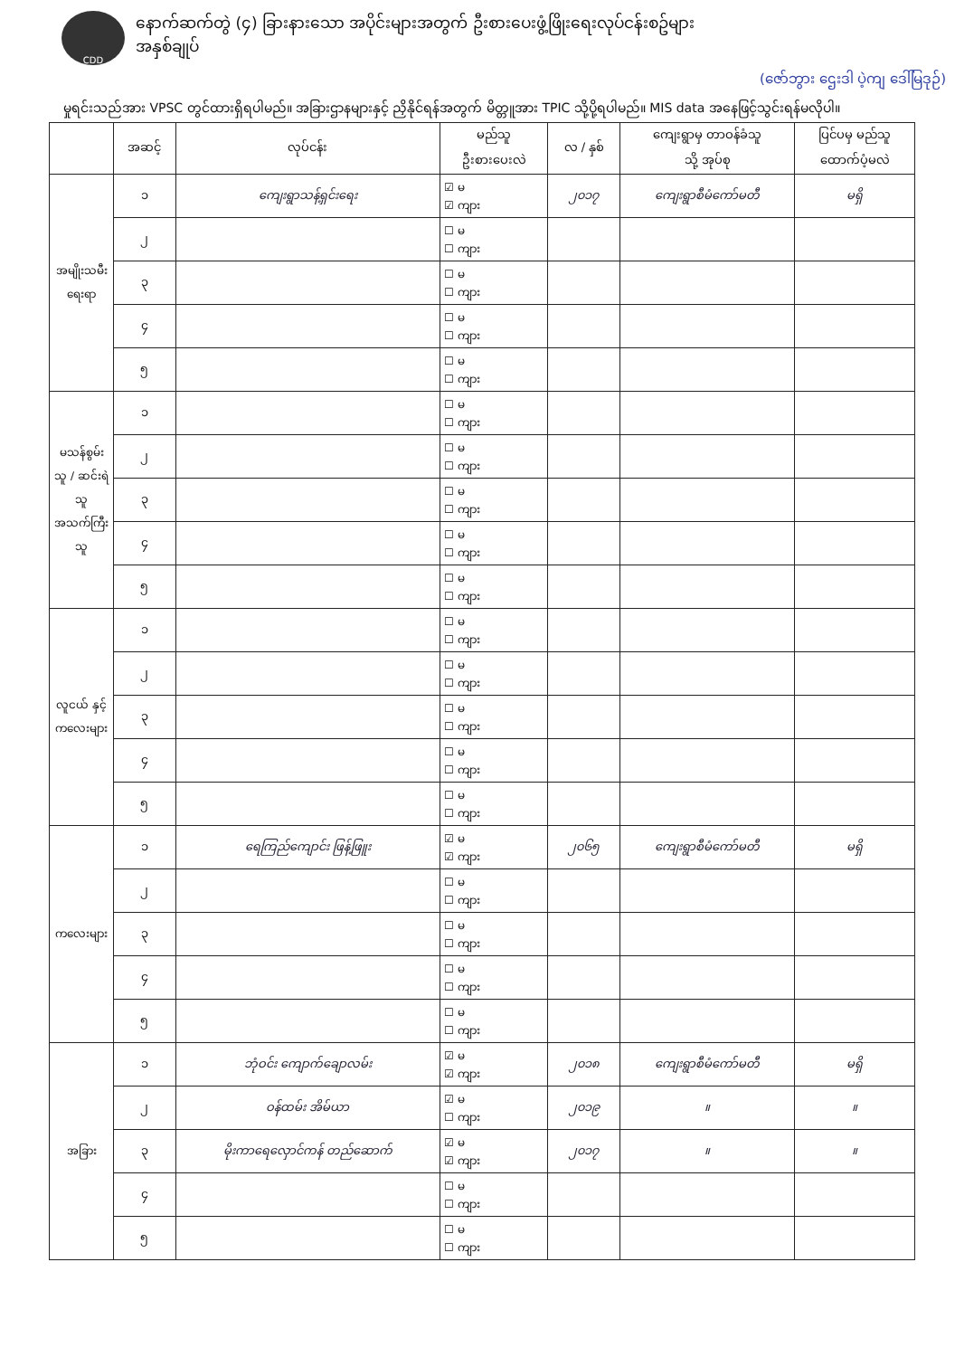CDD
နောက်ဆက်တွဲ (၄) ခြားနားသော အပိုင်းများအတွက် ဦးစားပေးဖွံ့ဖြိုးရေးလုပ်ငန်းစဥ်များ
အနှစ်ချုပ်
(ဇော်ဘွား ဌေးဒါ ပဲ့ကျ ဒေါ်မြဒုဉ်)
မှုရင်းသည်အား VPSC တွင်ထားရှိရပါမည်။ အခြားဌာနများနှင့် ညှိနိုင်ရန်အတွက် မိတ္တူအား TPIC သို့ပို့ရပါမည်။ MIS data အနေဖြင့်သွင်းရန်မလိုပါ။
| | အဆင့် | လုပ်ငန်း | မည်သူ ဦးစားပေးလဲ | လ / နှစ် | ကျေးရွာမှ တာဝန်ခံသူ သို့ အုပ်စု | ပြင်ပမှ မည်သူ ထောက်ပံ့မလဲ |
| --- | --- | --- | --- | --- | --- | --- |
| အမျိုးသမီး ရေးရာ | ၁ | ကျေးရွာသန့်ရှင်းရေး | ☑ မ ☑ ကျား | ၂၀၁၇ | ကျေးရွာစီမံကော်မတီ | မရှိ |
| | ၂ | | ☐ မ ☐ ကျား | | | |
| | ၃ | | ☐ မ ☐ ကျား | | | |
| | ၄ | | ☐ မ ☐ ကျား | | | |
| | ၅ | | ☐ မ ☐ ကျား | | | |
| မသန်စွမ်းသူ / ဆင်းရဲသူ အသက်ကြီးသူ | ၁ | | ☐ မ ☐ ကျား | | | |
| | ၂ | | ☐ မ ☐ ကျား | | | |
| | ၃ | | ☐ မ ☐ ကျား | | | |
| | ၄ | | ☐ မ ☐ ကျား | | | |
| | ၅ | | ☐ မ ☐ ကျား | | | |
| လူငယ် နှင့် ကလေးများ | ၁ | | ☐ မ ☐ ကျား | | | |
| | ၂ | | ☐ မ ☐ ကျား | | | |
| | ၃ | | ☐ မ ☐ ကျား | | | |
| | ၄ | | ☐ မ ☐ ကျား | | | |
| | ၅ | | ☐ မ ☐ ကျား | | | |
| ကလေးများ | ၁ | ရေကြည်ကျောင်း ဖြန့်ဖြူး | ☑ မ ☑ ကျား | ၂၀၆၅ | ကျေးရွာစီမံကော်မတီ | မရှိ |
| | ၂ | | ☐ မ ☐ ကျား | | | |
| | ၃ | | ☐ မ ☐ ကျား | | | |
| | ၄ | | ☐ မ ☐ ကျား | | | |
| | ၅ | | ☐ မ ☐ ကျား | | | |
| အခြား | ၁ | ဘုံဝင်း ကျောက်ချောလမ်း | ☑ မ ☑ ကျား | ၂၀၁၈ | ကျေးရွာစီမံကော်မတီ | မရှိ |
| | ၂ | ဝန်ထမ်း အိမ်ယာ | ☑ မ ☐ ကျား | ၂၀၁၉ | ။ | ။ |
| | ၃ | မိုးကာရေလှောင်ကန် တည်ဆောက် | ☑ မ ☑ ကျား | ၂၀၁၇ | ။ | ။ |
| | ၄ | | ☐ မ ☐ ကျား | | | |
| | ၅ | | ☐ မ ☐ ကျား | | | |